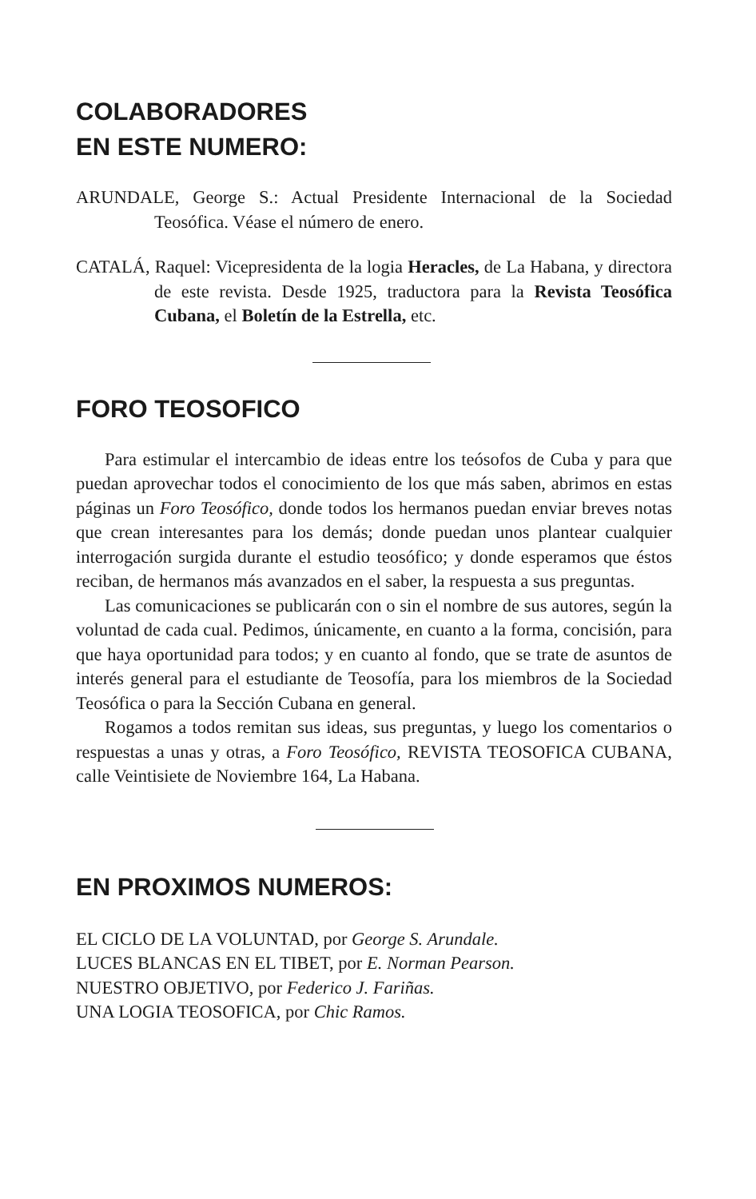COLABORADORES
EN ESTE NUMERO:
ARUNDALE, George S.: Actual Presidente Internacional de la Sociedad Teosófica. Véase el número de enero.
CATALÁ, Raquel: Vicepresidenta de la logia Heracles, de La Habana, y directora de este revista. Desde 1925, traductora para la Revista Teosófica Cubana, el Boletín de la Estrella, etc.
FORO TEOSOFICO
Para estimular el intercambio de ideas entre los teósofos de Cuba y para que puedan aprovechar todos el conocimiento de los que más saben, abrimos en estas páginas un Foro Teosófico, donde todos los hermanos puedan enviar breves notas que crean interesantes para los demás; donde puedan unos plantear cualquier interrogación surgida durante el estudio teosófico; y donde esperamos que éstos reciban, de hermanos más avanzados en el saber, la respuesta a sus preguntas.
Las comunicaciones se publicarán con o sin el nombre de sus autores, según la voluntad de cada cual. Pedimos, únicamente, en cuanto a la forma, concisión, para que haya oportunidad para todos; y en cuanto al fondo, que se trate de asuntos de interés general para el estudiante de Teosofía, para los miembros de la Sociedad Teosófica o para la Sección Cubana en general.
Rogamos a todos remitan sus ideas, sus preguntas, y luego los comentarios o respuestas a unas y otras, a Foro Teosófico, REVISTA TEOSOFICA CUBANA, calle Veintisiete de Noviembre 164, La Habana.
EN PROXIMOS NUMEROS:
EL CICLO DE LA VOLUNTAD, por George S. Arundale.
LUCES BLANCAS EN EL TIBET, por E. Norman Pearson.
NUESTRO OBJETIVO, por Federico J. Fariñas.
UNA LOGIA TEOSOFICA, por Chic Ramos.